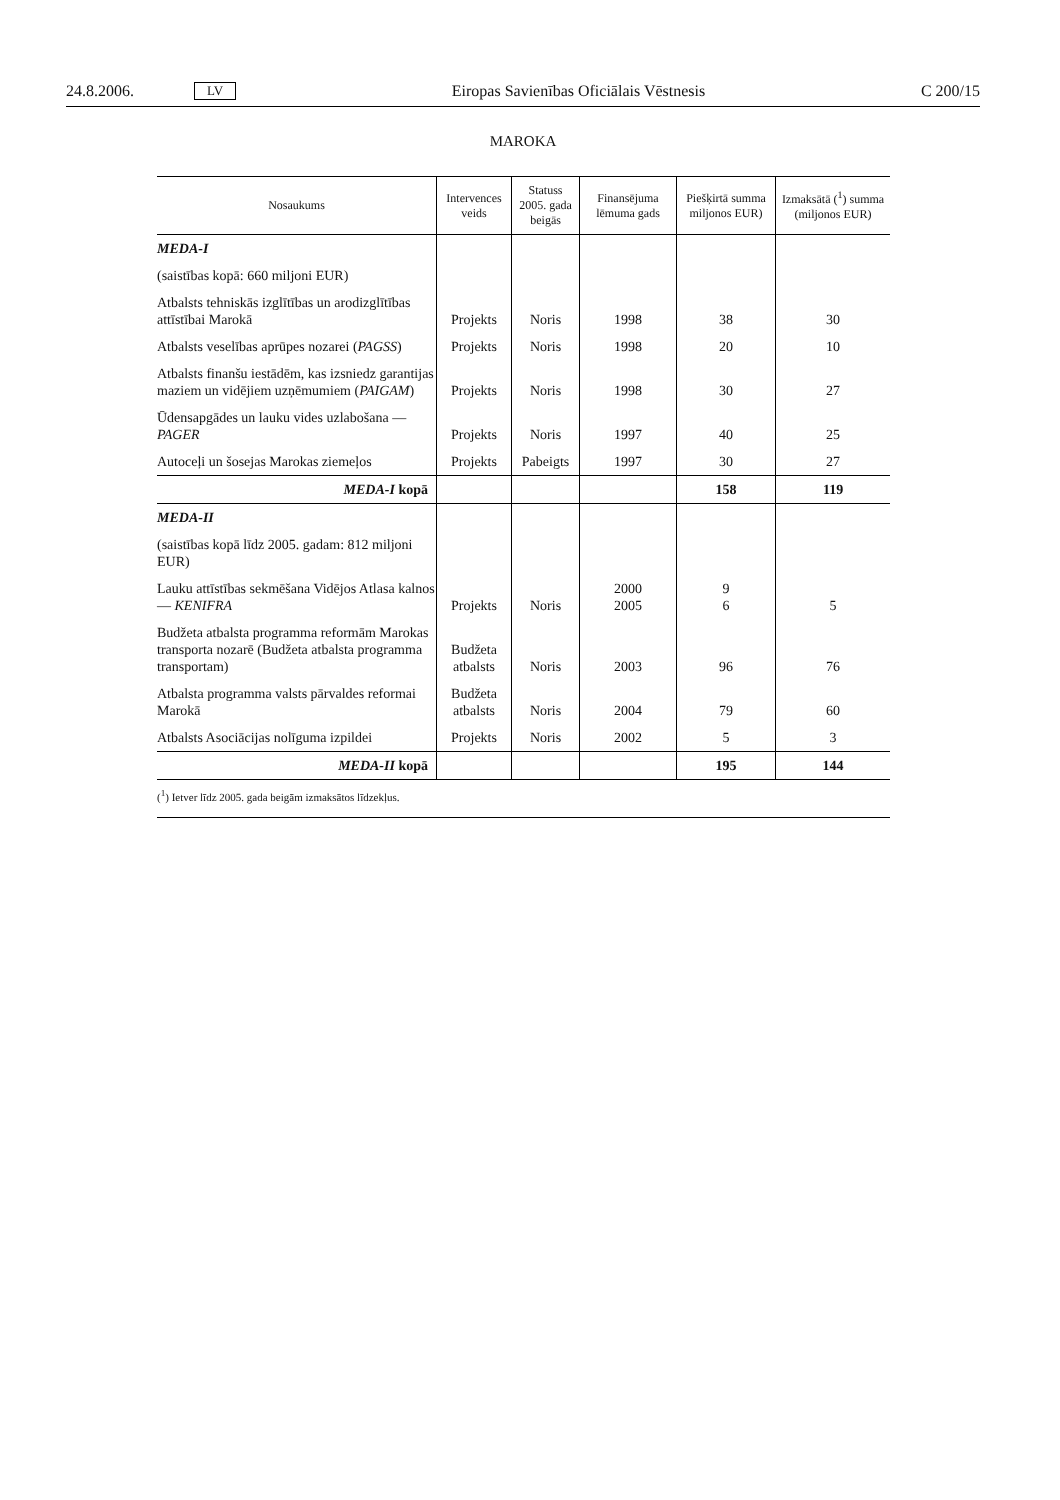24.8.2006. LV Eiropas Savienības Oficiālais Vēstnesis C 200/15
MAROKA
| Nosaukums | Intervences veids | Statuss 2005. gada beigās | Finansējuma lēmuma gads | Piešķirtā summa miljonos EUR) | Izmaksātā (<sup>1</sup>) summa (miljonos EUR) |
| --- | --- | --- | --- | --- | --- |
| MEDA-I | | | | | |
| (saistības kopā: 660 miljoni EUR) | | | | | |
| Atbalsts tehniskās izglītības un arodizglītības attīstībai Marokā | Projekts | Noris | 1998 | 38 | 30 |
| Atbalsts veselības aprūpes nozarei ( PAGSS ) | Projekts | Noris | 1998 | 20 | 10 |
| Atbalsts finanšu iestādēm, kas izsniedz garantijas maziem un vidējiem uzņēmumiem ( PAIGAM ) | Projekts | Noris | 1998 | 30 | 27 |
| Ūdensapgādes un lauku vides uzlabošana — PAGER | Projekts | Noris | 1997 | 40 | 25 |
| Autoceļi un šosejas Marokas ziemeļos | Projekts | Pabeigts | 1997 | 30 | 27 |
| MEDA-I kopā | | | | 158 | 119 |
| MEDA-II | | | | | |
| (saistības kopā līdz 2005. gadam: 812 miljoni EUR) | | | | | |
| Lauku attīstības sekmēšana Vidējos Atlasa kalnos — KENIFRA | Projekts | Noris | 2000 2005 | 9 6 | 5 |
| Budžeta atbalsta programma reformām Marokas transporta nozarē (Budžeta atbalsta programma transportam) | Budžeta atbalsts | Noris | 2003 | 96 | 76 |
| Atbalsta programma valsts pārvaldes reformai Marokā | Budžeta atbalsts | Noris | 2004 | 79 | 60 |
| Atbalsts Asociācijas nolīguma izpildei | Projekts | Noris | 2002 | 5 | 3 |
| MEDA-II kopā | | | | 195 | 144 |
(<sup>1</sup>) Ietver līdz 2005. gada beigām izmaksātos līdzekļus.